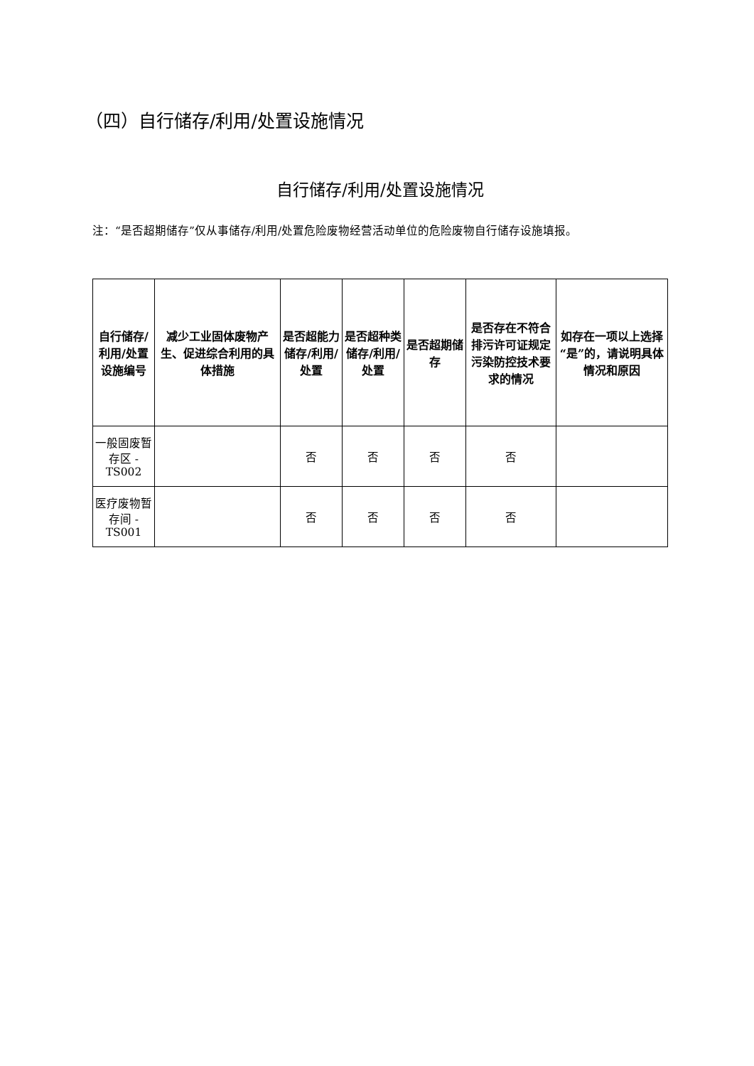（四）自行储存/利用/处置设施情况
自行储存/利用/处置设施情况
注：“是否超期储存”仅从事储存/利用/处置危险废物经营活动单位的危险废物自行储存设施填报。
| 自行储存/利用/处置设施编号 | 减少工业固体废物产生、促进综合利用的具体措施 | 是否超能力储存/利用/处置 | 是否超种类储存/利用/处置 | 是否超期储存 | 是否存在不符合排污许可证规定污染防控技术要求的情况 | 如存在一项以上选择“是”的，请说明具体情况和原因 |
| --- | --- | --- | --- | --- | --- | --- |
| 一般固废暂存区 -TS002 | | 否 | 否 | 否 | 否 | |
| 医疗废物暂存间 -TS001 | | 否 | 否 | 否 | 否 | |